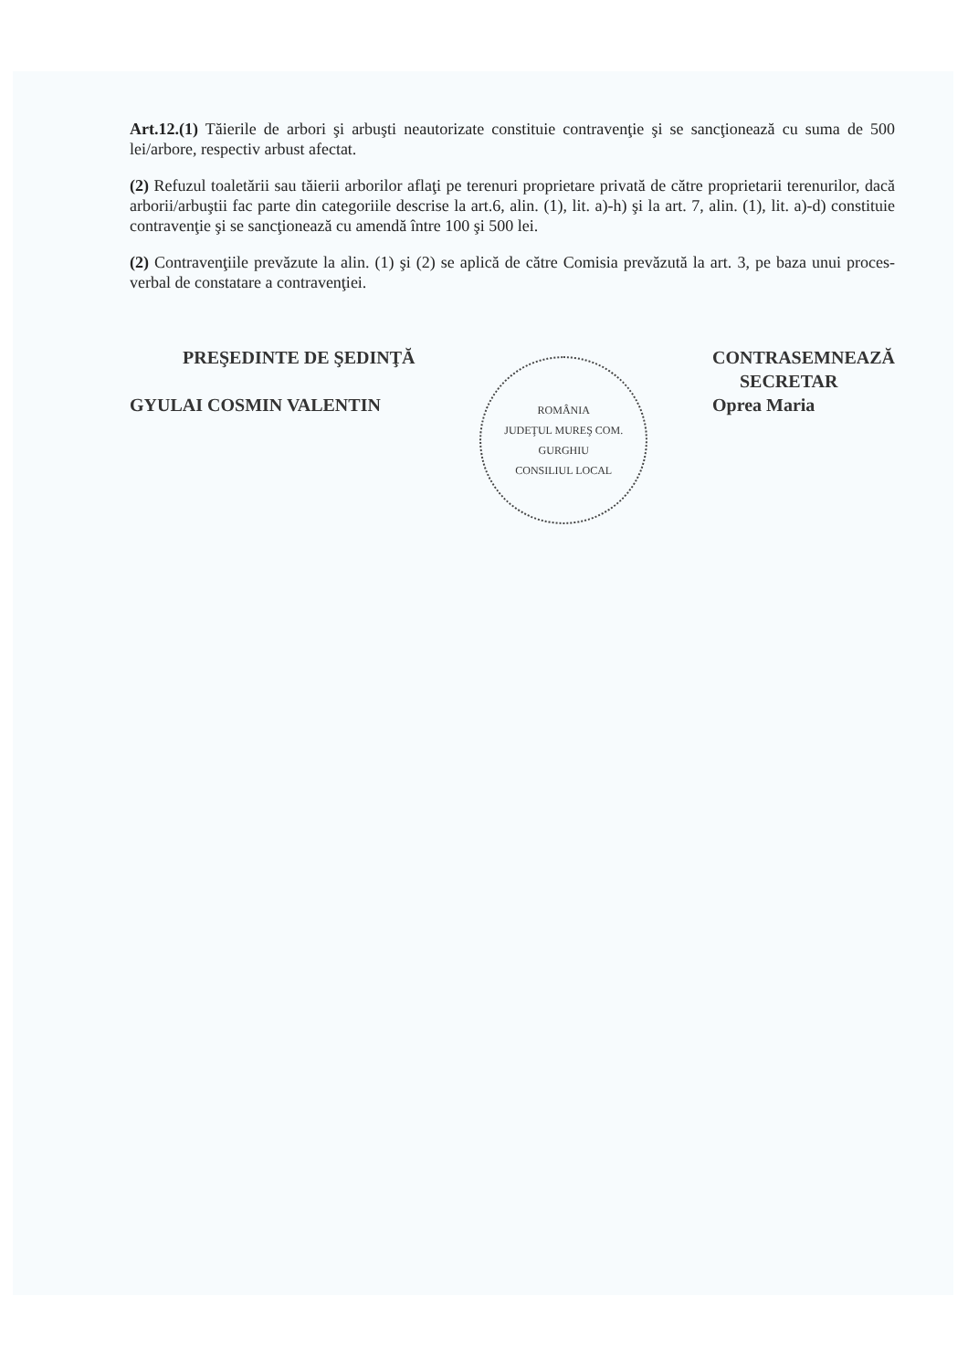Art.12.(1) Tăierile de arbori şi arbuşti neautorizate constituie contravenţie şi se sancţionează cu suma de 500 lei/arbore, respectiv arbust afectat.
(2) Refuzul toaletării sau tăierii arborilor aflaţi pe terenuri proprietare privată de către proprietarii terenurilor, dacă arborii/arbuştii fac parte din categoriile descrise la art.6, alin. (1), lit. a)-h) şi la art. 7, alin. (1), lit. a)-d) constituie contravenţie şi se sancţionează cu amendă între 100 şi 500 lei.
(2) Contravenţiile prevăzute la alin. (1) şi (2) se aplică de către Comisia prevăzută la art. 3, pe baza unui proces-verbal de constatare a contravenţiei.
PREŞEDINTE DE ŞEDINŢĂ
GYULAI COSMIN VALENTIN
ROMÂNIA
JUDEŢUL MUREŞ COM. GURGHIU
CONSILIUL LOCAL
CONTRASEMNEAZĂ
SECRETAR
Oprea Maria